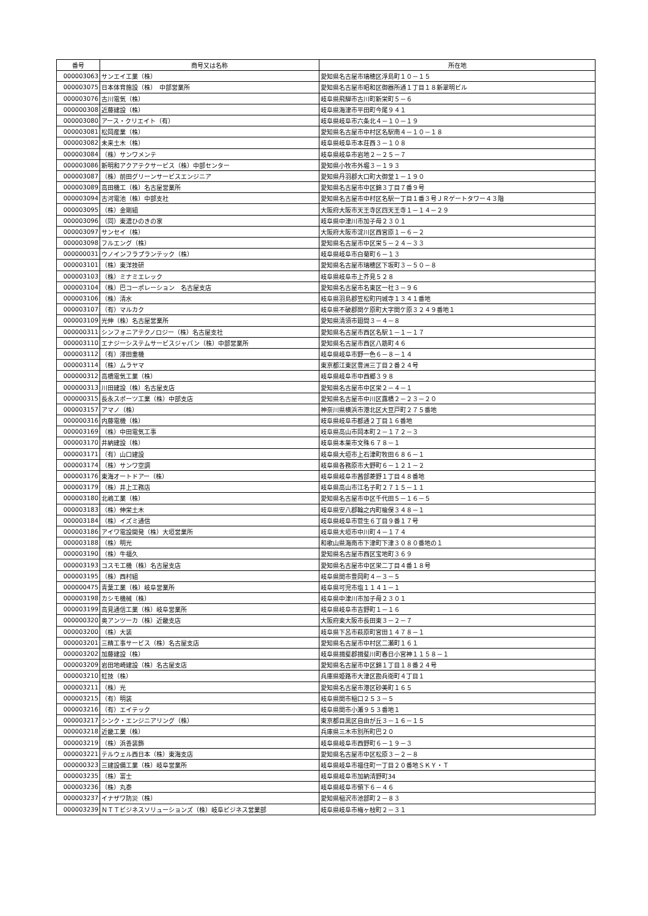| 番号 | 商号又は名称 | 所在地 |
| --- | --- | --- |
| 000003063 | サンエイ工業（株） | 愛知県名古屋市瑞穂区浮島町１０－１５ |
| 000003075 | 日本体育施設（株） 中部営業所 | 愛知県名古屋市昭和区御器所通１丁目１８新翠明ビル |
| 000003076 | 古川電気（株） | 岐阜県飛騨市古川町新栄町５－６ |
| 000000308 | 近藤建設（株） | 岐阜県海津市平田町今尾９４１ |
| 000003080 | アース・クリエイト（有） | 岐阜県岐阜市六条北４－１０－１９ |
| 000003081 | 松岡産業（株） | 愛知県名古屋市中村区名駅南４－１０－１８ |
| 000003082 | 未来土木（株） | 岐阜県岐阜市本荘西３－１０８ |
| 000003084 | （株）サンワメンテ | 岐阜県岐阜市岩地２－２５－７ |
| 000003086 | 新明和アクアテクサービス（株）中部センター | 愛知県小牧市外堀３－１９３ |
| 000003087 | （株）前田グリーンサービスエンジニア | 愛知県丹羽郡大口町大御堂１－１９０ |
| 000003089 | 高田機工（株）名古屋営業所 | 愛知県名古屋市中区錦３丁目７番９号 |
| 000003094 | 古河電池（株）中部支社 | 愛知県名古屋市中村区名駅一丁目１番３号ＪＲゲートタワー４３階 |
| 000003095 | （株）金剛組 | 大阪府大阪市天王寺区四天王寺１－１４－２９ |
| 000003096 | （同）東濃ひのきの家 | 岐阜県中津川市加子母２３０１ |
| 000003097 | サンセイ（株） | 大阪府大阪市淀川区西宮原１－６－２ |
| 000003098 | フルエング（株） | 愛知県名古屋市中区栄５－２４－３３ |
| 000000031 | ウノインフラプランテック（株） | 岐阜県岐阜市白菊町６－１３ |
| 000003101 | （株）東洋技研 | 愛知県名古屋市瑞穂区下坂町３－５０－８ |
| 000003103 | （株）ミナミエレック | 岐阜県岐阜市上芥見５２８ |
| 000003104 | （株）巴コーポレーション 名古屋支店 | 愛知県名古屋市名東区一社３－９６ |
| 000003106 | （株）清水 | 岐阜県羽島郡笠松町円城寺１３４１番地 |
| 000003107 | （有）マルカク | 岐阜県不破郡関ケ原町大字関ケ原３２４９番地１ |
| 000003109 | 光伸（株）名古屋営業所 | 愛知県清須市廻間３－４－８ |
| 000000311 | シンフォニアテクノロジー（株）名古屋支社 | 愛知県名古屋市西区名駅１－１－１７ |
| 000003110 | エナジーシステムサービスジャパン（株）中部営業所 | 愛知県名古屋市西区八筋町４６ |
| 000003112 | （有）澤田重機 | 岐阜県岐阜市野一色６－８－１４ |
| 000003114 | （株）ムラヤマ | 東京都江東区豊洲三丁目２番２４号 |
| 000000312 | 高橋電気工業（株） | 岐阜県岐阜市中西郷３９８ |
| 000000313 | 川田建設（株）名古屋支店 | 愛知県名古屋市中区栄２－４－１ |
| 000000315 | 長永スポーツ工業（株）中部支店 | 愛知県名古屋市中川区露橋２－２３－２０ |
| 000003157 | アマノ（株） | 神奈川県横浜市港北区大豆戸町２７５番地 |
| 000000316 | 内藤電機（株） | 岐阜県岐阜市都通２丁目１６番地 |
| 000003169 | （株）中田電気工事 | 岐阜県高山市岡本町２－１７２－３ |
| 000003170 | 井納建設（株） | 岐阜県本巣市文殊６７８－１ |
| 000003171 | （有）山口建設 | 岐阜県大垣市上石津町牧田６８６－１ |
| 000003174 | （株）サンワ空調 | 岐阜県各務原市大野町６－１２１－２ |
| 000003176 | 東海オートドアー（株） | 岐阜県岐阜市茜部菱野１丁目４８番地 |
| 000003179 | （株）井上工務店 | 岐阜県高山市江名子町２７１５－１１ |
| 000003180 | 北嶋工業（株） | 愛知県名古屋市中区千代田５－１６－５ |
| 000003183 | （株）伸栄土木 | 岐阜県安八郡輪之内町楡俣３４８－１ |
| 000003184 | （株）イズミ通信 | 岐阜県岐阜市菅生６丁目９番１７号 |
| 000003186 | アイワ電設開発（株）大垣営業所 | 岐阜県大垣市中川町４－１７４ |
| 000003188 | （株）明光 | 和歌山県海南市下津町下津３０８０番地の１ |
| 000003190 | （株）牛福久 | 愛知県名古屋市西区宝地町３６９ |
| 000003193 | コスモ工機（株）名古屋支店 | 愛知県名古屋市中区栄二丁目４番１８号 |
| 000003195 | （株）西村組 | 岐阜県関市豊岡町４－３－５ |
| 000000475 | 青葉工業（株）岐阜営業所 | 岐阜県可児市塩１１４１－１ |
| 000003198 | カシモ機械（株） | 岐阜県中津川市加子母２３０１ |
| 000003199 | 高見通信工業（株）岐阜営業所 | 岐阜県岐阜市吉野町１－１６ |
| 000000320 | 奥アンツーカ（株）近畿支店 | 大阪府東大阪市長田東３－２－７ |
| 000003200 | （株）大装 | 岐阜県下呂市萩原町宮田１４７８－１ |
| 000003201 | 三精工事サービス（株）名古屋支店 | 愛知県名古屋市中村区二瀬町１６１ |
| 000003202 | 加藤建設（株） | 岐阜県揖斐郡揖斐川町春日小宮神１１５８－１ |
| 000003209 | 岩田地崎建設（株）名古屋支店 | 愛知県名古屋市中区錦１丁目１８番２４号 |
| 000003210 | 虹技（株） | 兵庫県姫路市大津区勘兵衛町４丁目１ |
| 000003211 | （株）光 | 愛知県名古屋市港区砂美町１６５ |
| 000003215 | （有）明装 | 岐阜県関市稲口２５３－５ |
| 000003216 | （有）エイテック | 岐阜県関市小瀬９５３番地１ |
| 000003217 | シンク・エンジニアリング（株） | 東京都目黒区自由が丘３－１６－１５ |
| 000003218 | 近畿工業（株） | 兵庫県三木市別所町巴２０ |
| 000003219 | （株）浜善装飾 | 岐阜県岐阜市西野町６－１９－３ |
| 000003221 | テルウェル西日本（株）東海支店 | 愛知県名古屋市中区松原３－２－８ |
| 000000323 | 三建設備工業（株）岐阜営業所 | 岐阜県岐阜市福住町一丁目２０番地ＳＫＹ・Ｔ |
| 000003235 | （株）富士 | 岐阜県岐阜市加納清野町34 |
| 000003236 | （株）丸泰 | 岐阜県岐阜市領下６－４６ |
| 000003237 | イナザワ防災（株） | 愛知県稲沢市池部町２－８３ |
| 000003239 | ＮＴＴビジネスソリューションズ（株）岐阜ビジネス営業部 | 岐阜県岐阜市梅ヶ枝町２－３１ |